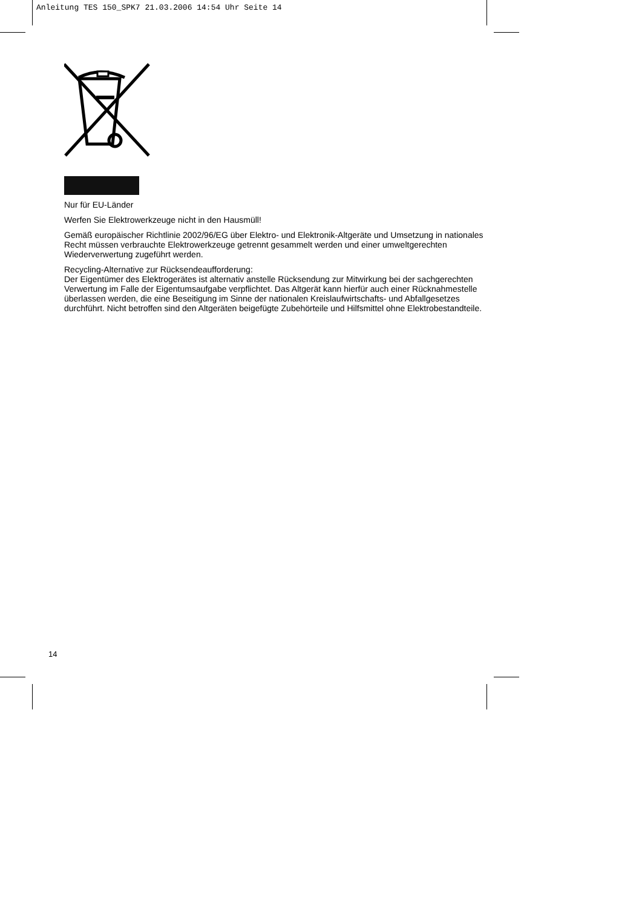Anleitung TES 150_SPK7 21.03.2006 14:54 Uhr Seite 14
Nur für EU-Länder
Werfen Sie Elektrowerkzeuge nicht in den Hausmüll!
Gemäß europäischer Richtlinie 2002/96/EG über Elektro- und Elektronik-Altgeräte und Umsetzung in nationales Recht müssen verbrauchte Elektrowerkzeuge getrennt gesammelt werden und einer umweltgerechten Wiederverwertung zugeführt werden.
Recycling-Alternative zur Rücksendeaufforderung:
Der Eigentümer des Elektrogerätes ist alternativ anstelle Rücksendung zur Mitwirkung bei der sachgerechten Verwertung im Falle der Eigentumsaufgabe verpflichtet. Das Altgerät kann hierfür auch einer Rücknahmestelle überlassen werden, die eine Beseitigung im Sinne der nationalen Kreislaufwirtschafts- und Abfallgesetzes durchführt. Nicht betroffen sind den Altgeräten beigefügte Zubehörteile und Hilfsmittel ohne Elektrobestandteile.
14